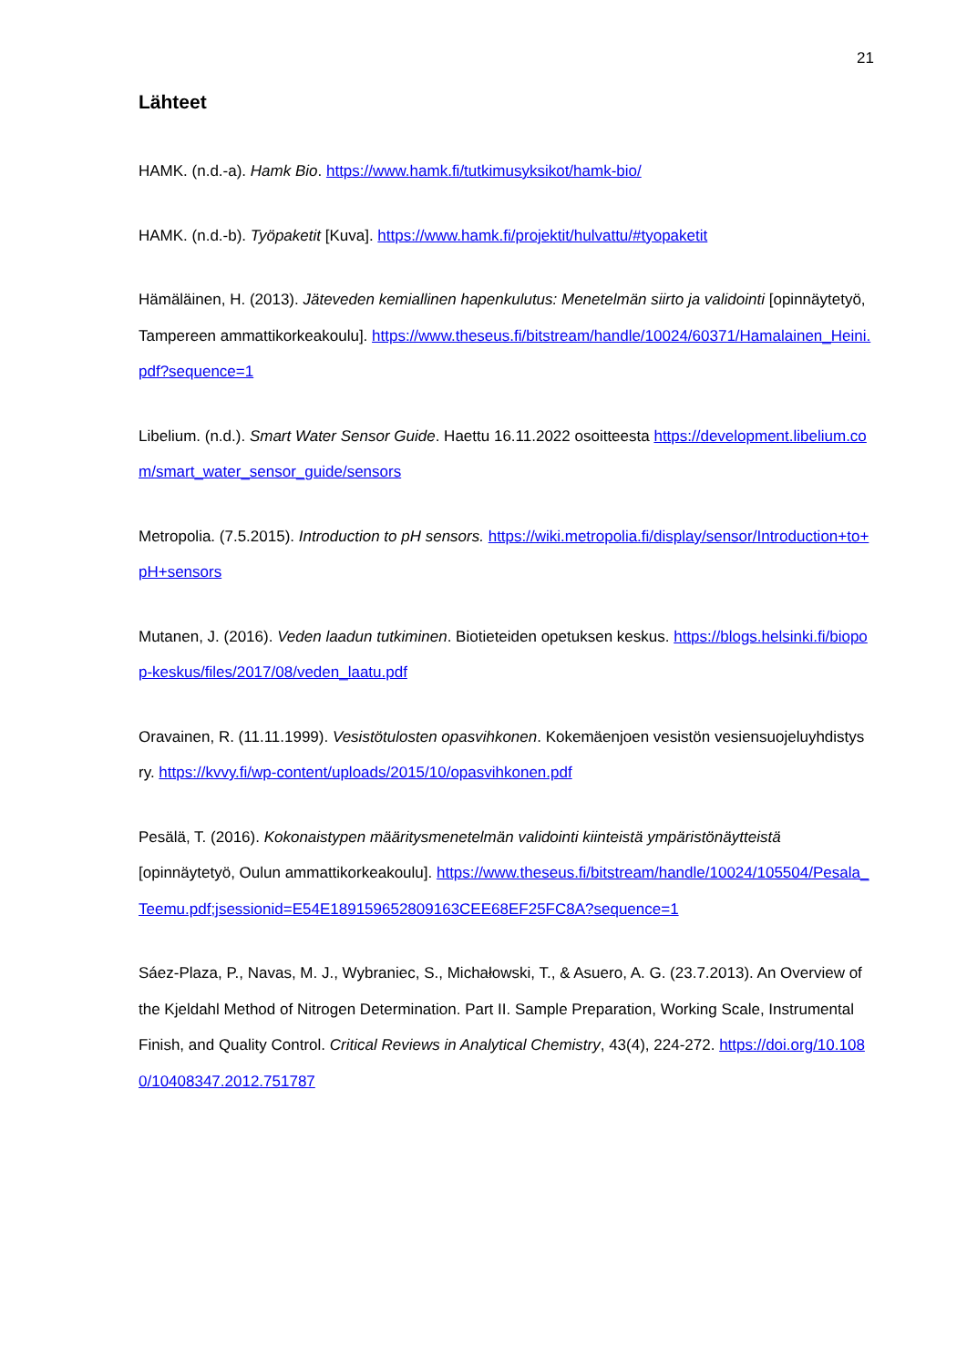21
Lähteet
HAMK. (n.d.-a). Hamk Bio. https://www.hamk.fi/tutkimusyksikot/hamk-bio/
HAMK. (n.d.-b). Työpaketit [Kuva]. https://www.hamk.fi/projektit/hulvattu/#tyopaketit
Hämäläinen, H. (2013). Jäteveden kemiallinen hapenkulutus: Menetelmän siirto ja validointi [opinnäytetyö, Tampereen ammattikorkeakoulu]. https://www.theseus.fi/bitstream/handle/10024/60371/Hamalainen_Heini.pdf?sequence=1
Libelium. (n.d.). Smart Water Sensor Guide. Haettu 16.11.2022 osoitteesta https://development.libelium.com/smart_water_sensor_guide/sensors
Metropolia. (7.5.2015). Introduction to pH sensors. https://wiki.metropolia.fi/display/sensor/Introduction+to+pH+sensors
Mutanen, J. (2016). Veden laadun tutkiminen. Biotieteiden opetuksen keskus. https://blogs.helsinki.fi/biopop-keskus/files/2017/08/veden_laatu.pdf
Oravainen, R. (11.11.1999). Vesistötulosten opasvihkonen. Kokemäenjoen vesistön vesiensuojeluyhdistys ry. https://kvvy.fi/wp-content/uploads/2015/10/opasvihkonen.pdf
Pesälä, T. (2016). Kokonaistypen määritysmenetelmän validointi kiinteistä ympäristönäytteistä [opinnäytetyö, Oulun ammattikorkeakoulu]. https://www.theseus.fi/bitstream/handle/10024/105504/Pesala_Teemu.pdf;jsessionid=E54E189159652809163CEE68EF25FC8A?sequence=1
Sáez-Plaza, P., Navas, M. J., Wybraniec, S., Michałowski, T., & Asuero, A. G. (23.7.2013). An Overview of the Kjeldahl Method of Nitrogen Determination. Part II. Sample Preparation, Working Scale, Instrumental Finish, and Quality Control. Critical Reviews in Analytical Chemistry, 43(4), 224-272. https://doi.org/10.1080/10408347.2012.751787